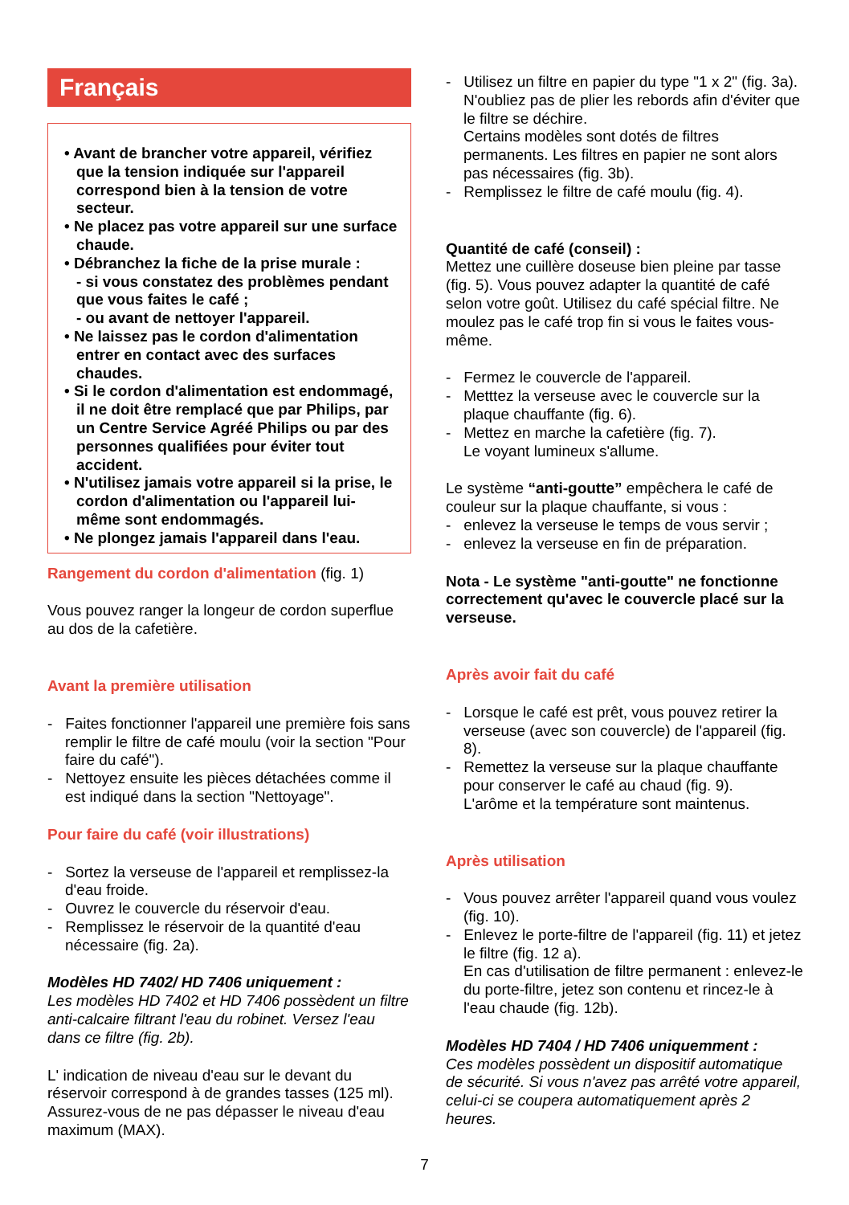Français
• Avant de brancher votre appareil, vérifiez que la tension indiquée sur l'appareil correspond bien à la tension de votre secteur.
• Ne placez pas votre appareil sur une surface chaude.
• Débranchez la fiche de la prise murale :
- si vous constatez des problèmes pendant que vous faites le café ;
- ou avant de nettoyer l'appareil.
• Ne laissez pas le cordon d'alimentation entrer en contact avec des surfaces chaudes.
• Si le cordon d'alimentation est endommagé, il ne doit être remplacé que par Philips, par un Centre Service Agréé Philips ou par des personnes qualifiées pour éviter tout accident.
• N'utilisez jamais votre appareil si la prise, le cordon d'alimentation ou l'appareil lui-même sont endommagés.
• Ne plongez jamais l'appareil dans l'eau.
Rangement du cordon d'alimentation (fig. 1)
Vous pouvez ranger la longeur de cordon superflue au dos de la cafetière.
Avant la première utilisation
- Faites fonctionner l'appareil une première fois sans remplir le filtre de café moulu (voir la section "Pour faire du café").
- Nettoyez ensuite les pièces détachées comme il est indiqué dans la section "Nettoyage".
Pour faire du café (voir illustrations)
- Sortez la verseuse de l'appareil et remplissez-la d'eau froide.
- Ouvrez le couvercle du réservoir d'eau.
- Remplissez le réservoir de la quantité d'eau nécessaire (fig. 2a).
Modèles HD 7402/ HD 7406 uniquement :
Les modèles HD 7402 et HD 7406 possèdent un filtre anti-calcaire filtrant l'eau du robinet. Versez l'eau dans ce filtre (fig. 2b).
L' indication de niveau d'eau sur le devant du réservoir correspond à de grandes tasses (125 ml). Assurez-vous de ne pas dépasser le niveau d'eau maximum (MAX).
- Utilisez un filtre en papier du type "1 x 2" (fig. 3a). N'oubliez pas de plier les rebords afin d'éviter que le filtre se déchire.
Certains modèles sont dotés de filtres permanents. Les filtres en papier ne sont alors pas nécessaires (fig. 3b).
- Remplissez le filtre de café moulu (fig. 4).
Quantité de café (conseil) :
Mettez une cuillère doseuse bien pleine par tasse (fig. 5). Vous pouvez adapter la quantité de café selon votre goût. Utilisez du café spécial filtre. Ne moulez pas le café trop fin si vous le faites vous-même.
- Fermez le couvercle de l'appareil.
- Metttez la verseuse avec le couvercle sur la plaque chauffante (fig. 6).
- Mettez en marche la cafetière (fig. 7).
Le voyant lumineux s'allume.
Le système “anti-goutte” empêchera le café de couleur sur la plaque chauffante, si vous :
- enlevez la verseuse le temps de vous servir ;
- enlevez la verseuse en fin de préparation.
Nota - Le système "anti-goutte" ne fonctionne correctement qu'avec le couvercle placé sur la verseuse.
Après avoir fait du café
- Lorsque le café est prêt, vous pouvez retirer la verseuse (avec son couvercle) de l'appareil (fig. 8).
- Remettez la verseuse sur la plaque chauffante pour conserver le café au chaud (fig. 9).
L'arôme et la température sont maintenus.
Après utilisation
- Vous pouvez arrêter l'appareil quand vous voulez (fig. 10).
- Enlevez le porte-filtre de l'appareil (fig. 11) et jetez le filtre (fig. 12 a).
En cas d'utilisation de filtre permanent : enlevez-le du porte-filtre, jetez son contenu et rincez-le à l'eau chaude (fig. 12b).
Modèles HD 7404 / HD 7406 uniquemment :
Ces modèles possèdent un dispositif automatique de sécurité. Si vous n'avez pas arrêté votre appareil, celui-ci se coupera automatiquement après 2 heures.
7